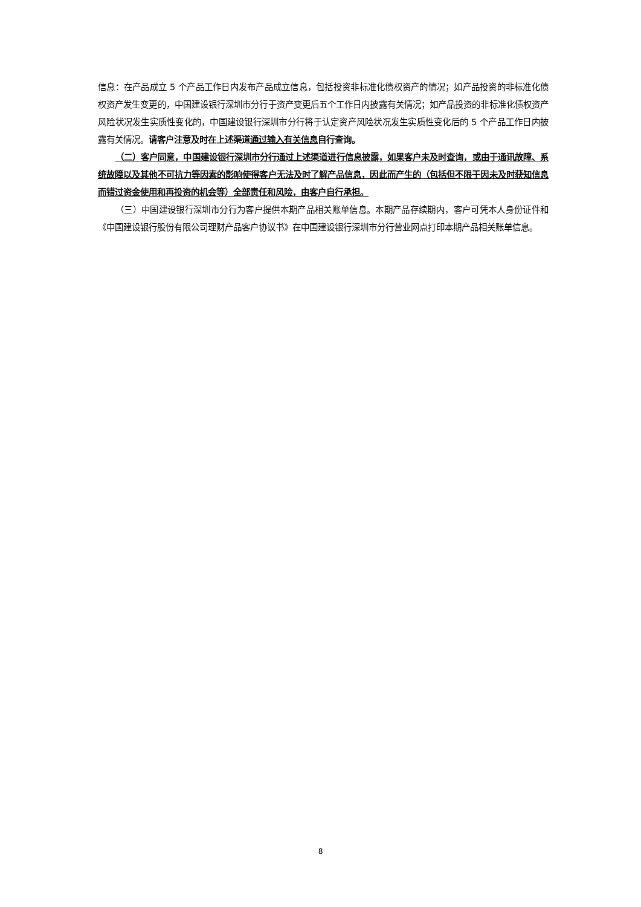信息：在产品成立 5 个产品工作日内发布产品成立信息，包括投资非标准化债权资产的情况；如产品投资的非标准化债权资产发生变更的，中国建设银行深圳市分行于资产变更后五个工作日内披露有关情况；如产品投资的非标准化债权资产风险状况发生实质性变化的，中国建设银行深圳市分行将于认定资产风险状况发生实质性变化后的 5 个产品工作日内披露有关情况。请客户注意及时在上述渠道通过输入有关信息自行查询。
（二）客户同意，中国建设银行深圳市分行通过上述渠道进行信息披露，如果客户未及时查询，或由于通讯故障、系统故障以及其他不可抗力等因素的影响使得客户无法及时了解产品信息，因此而产生的（包括但不限于因未及时获知信息而错过资金使用和再投资的机会等）全部责任和风险，由客户自行承担。
（三）中国建设银行深圳市分行为客户提供本期产品相关账单信息。本期产品存续期内，客户可凭本人身份证件和《中国建设银行股份有限公司理财产品客户协议书》在中国建设银行深圳市分行营业网点打印本期产品相关账单信息。
8